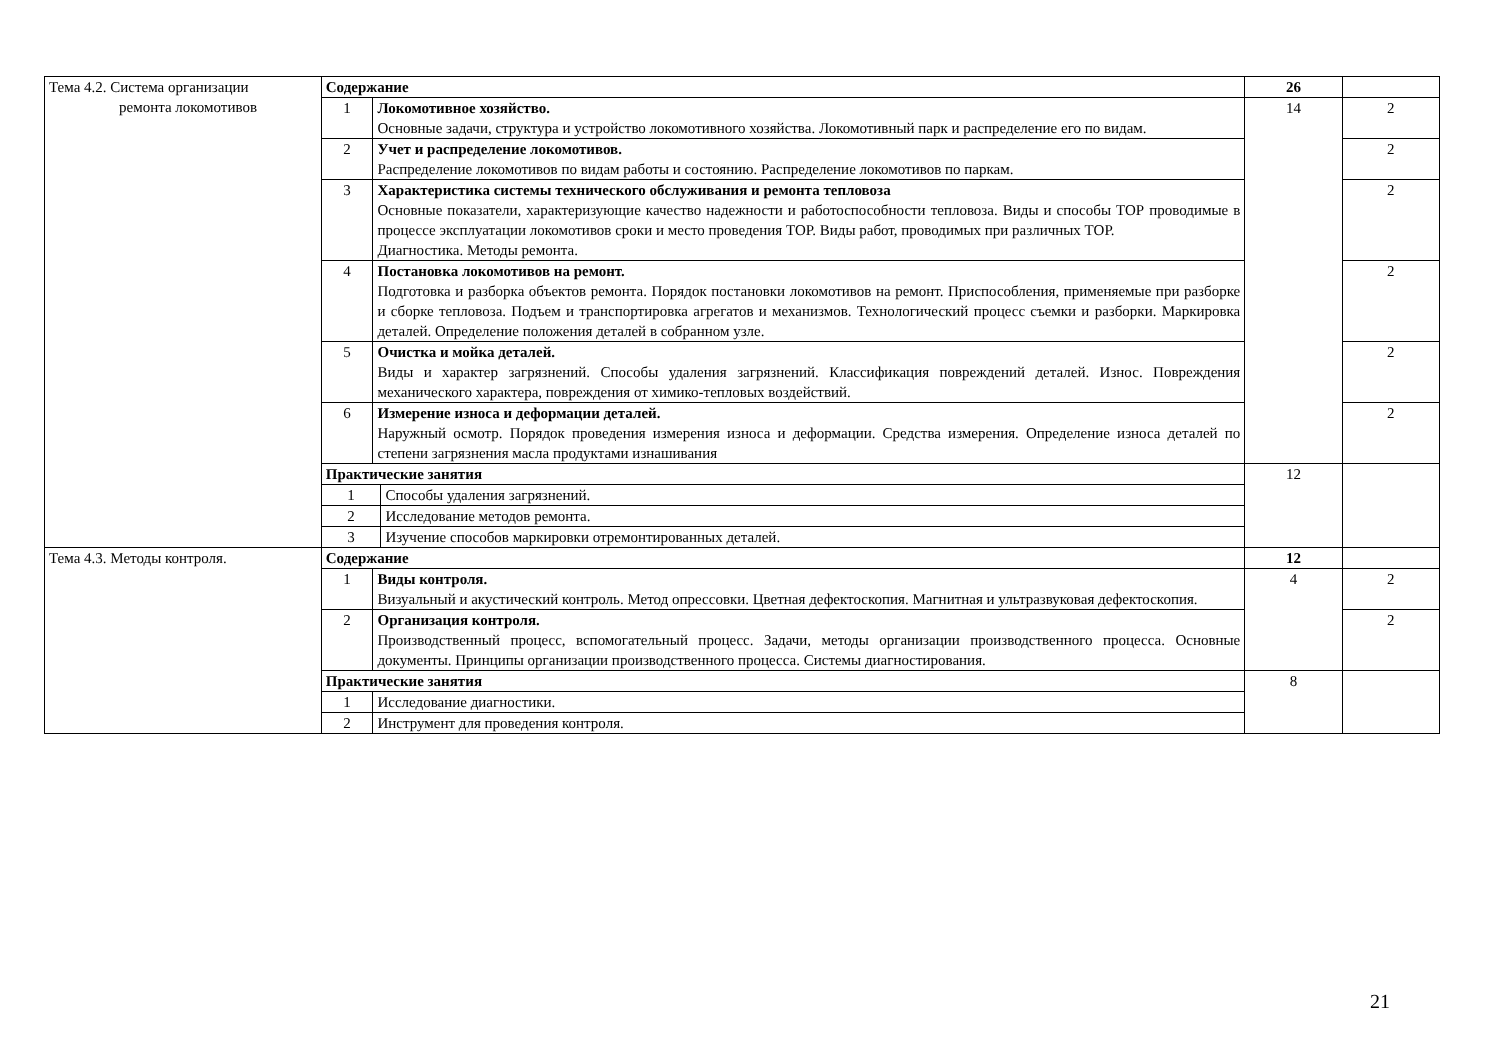| Тема 4.2. Система организации ремонта локомотивов | Содержание | | | 26 | |
| | 1 | Локомотивное хозяйство. Основные задачи, структура и устройство локомотивного хозяйства. Локомотивный парк и распределение его по видам. | | 14 | 2 |
| | 2 | Учет и распределение локомотивов. Распределение локомотивов по видам работы и состоянию. Распределение локомотивов по паркам. | | | 2 |
| | 3 | Характеристика системы технического обслуживания и ремонта тепловоза Основные показатели, характеризующие качество надежности и работоспособности тепловоза. Виды и способы ТОР проводимые в процессе эксплуатации локомотивов сроки и место проведения ТОР. Виды работ, проводимых при различных ТОР. Диагностика. Методы ремонта. | | | 2 |
| | 4 | Постановка локомотивов на ремонт. Подготовка и разборка объектов ремонта. Порядок постановки локомотивов на ремонт. Приспособления, применяемые при разборке и сборке тепловоза. Подъем и транспортировка агрегатов и механизмов. Технологический процесс съемки и разборки. Маркировка деталей. Определение положения деталей в собранном узле. | | | 2 |
| | 5 | Очистка и мойка деталей. Виды и характер загрязнений. Способы удаления загрязнений. Классификация повреждений деталей. Износ. Повреждения механического характера, повреждения от химико-тепловых воздействий. | | | 2 |
| | 6 | Измерение износа и деформации деталей. Наружный осмотр. Порядок проведения измерения износа и деформации. Средства измерения. Определение износа деталей по степени загрязнения масла продуктами изнашивания | | | 2 |
| | Практические занятия | | | 12 | |
| | 1 | | Способы удаления загрязнений. | | |
| | 2 | | Исследование методов ремонта. | | |
| | 3 | | Изучение способов маркировки отремонтированных деталей. | | |
| Тема 4.3. Методы контроля. | Содержание | | | 12 | |
| | 1 | Виды контроля. Визуальный и акустический контроль. Метод опрессовки. Цветная дефектоскопия. Магнитная и ультразвуковая дефектоскопия. | | 4 | 2 |
| | 2 | Организация контроля. Производственный процесс, вспомогательный процесс. Задачи, методы организации производственного процесса. Основные документы. Принципы организации производственного процесса. Системы диагностирования. | | | 2 |
| | Практические занятия | | | 8 | |
| | 1 | Исследование диагностики. | | | |
| | 2 | Инструмент для проведения контроля. | | | |
21